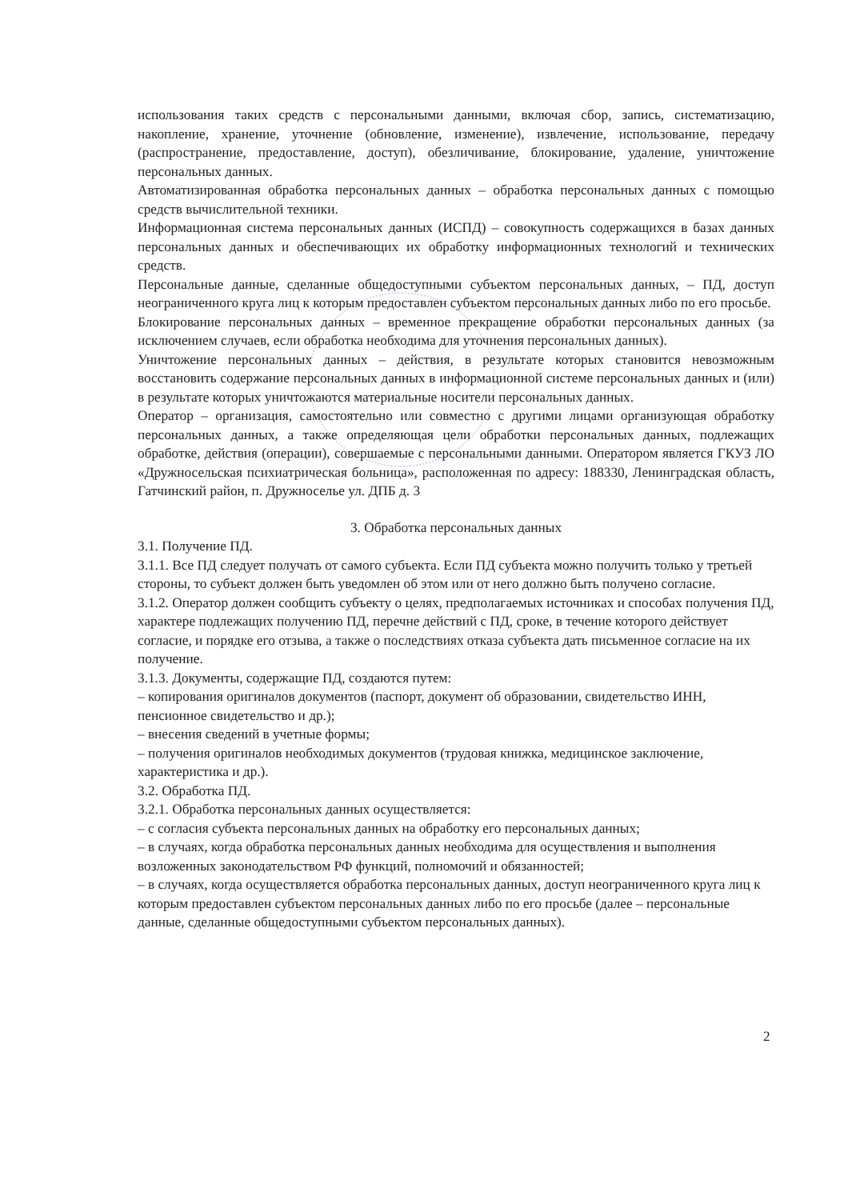использования таких средств с персональными данными, включая сбор, запись, систематизацию, накопление, хранение, уточнение (обновление, изменение), извлечение, использование, передачу (распространение, предоставление, доступ), обезличивание, блокирование, удаление, уничтожение персональных данных.
Автоматизированная обработка персональных данных – обработка персональных данных с помощью средств вычислительной техники.
Информационная система персональных данных (ИСПД) – совокупность содержащихся в базах данных персональных данных и обеспечивающих их обработку информационных технологий и технических средств.
Персональные данные, сделанные общедоступными субъектом персональных данных, – ПД, доступ неограниченного круга лиц к которым предоставлен субъектом персональных данных либо по его просьбе.
Блокирование персональных данных – временное прекращение обработки персональных данных (за исключением случаев, если обработка необходима для уточнения персональных данных).
Уничтожение персональных данных – действия, в результате которых становится невозможным восстановить содержание персональных данных в информационной системе персональных данных и (или) в результате которых уничтожаются материальные носители персональных данных.
Оператор – организация, самостоятельно или совместно с другими лицами организующая обработку персональных данных, а также определяющая цели обработки персональных данных, подлежащих обработке, действия (операции), совершаемые с персональными данными. Оператором является ГКУЗ ЛО «Дружносельская психиатрическая больница», расположенная по адресу: 188330, Ленинградская область, Гатчинский район, п. Дружноселье ул. ДПБ д. 3
3. Обработка персональных данных
3.1. Получение ПД.
3.1.1. Все ПД следует получать от самого субъекта. Если ПД субъекта можно получить только у третьей стороны, то субъект должен быть уведомлен об этом или от него должно быть получено согласие.
3.1.2. Оператор должен сообщить субъекту о целях, предполагаемых источниках и способах получения ПД, характере подлежащих получению ПД, перечне действий с ПД, сроке, в течение которого действует согласие, и порядке его отзыва, а также о последствиях отказа субъекта дать письменное согласие на их получение.
3.1.3. Документы, содержащие ПД, создаются путем:
– копирования оригиналов документов (паспорт, документ об образовании, свидетельство ИНН, пенсионное свидетельство и др.);
– внесения сведений в учетные формы;
– получения оригиналов необходимых документов (трудовая книжка, медицинское заключение, характеристика и др.).
3.2. Обработка ПД.
3.2.1. Обработка персональных данных осуществляется:
– с согласия субъекта персональных данных на обработку его персональных данных;
– в случаях, когда обработка персональных данных необходима для осуществления и выполнения возложенных законодательством РФ функций, полномочий и обязанностей;
– в случаях, когда осуществляется обработка персональных данных, доступ неограниченного круга лиц к которым предоставлен субъектом персональных данных либо по его просьбе (далее – персональные данные, сделанные общедоступными субъектом персональных данных).
2